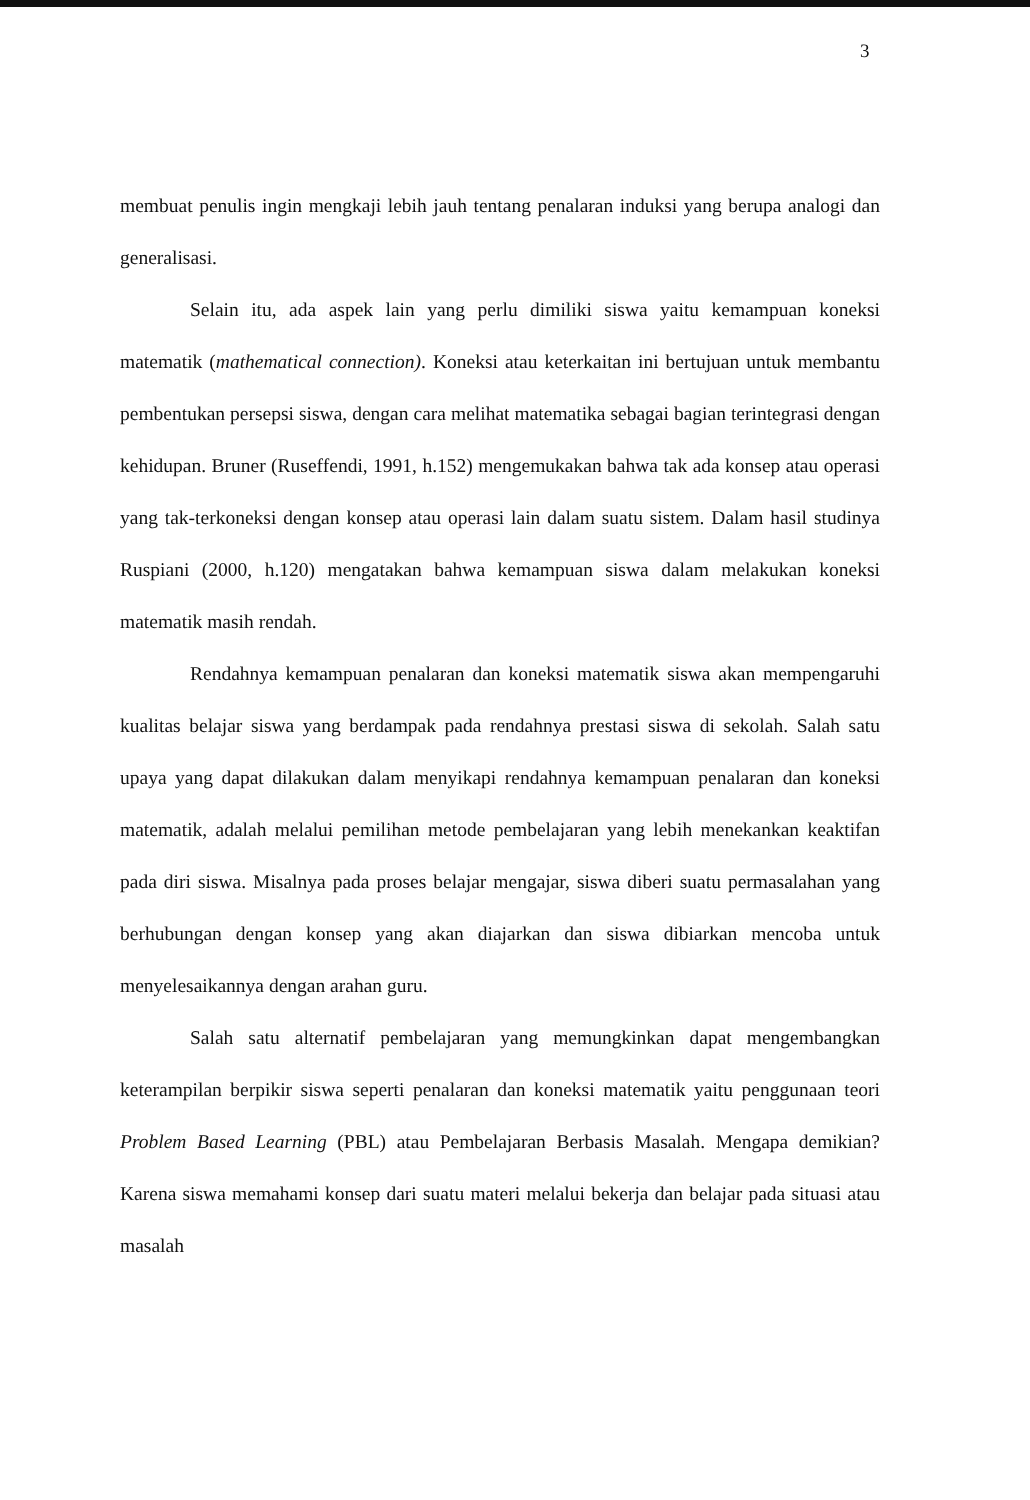3
membuat penulis ingin mengkaji lebih jauh tentang penalaran induksi yang berupa analogi dan generalisasi.
Selain itu, ada aspek lain yang perlu dimiliki siswa yaitu kemampuan koneksi matematik (mathematical connection). Koneksi atau keterkaitan ini bertujuan untuk membantu pembentukan persepsi siswa, dengan cara melihat matematika sebagai bagian terintegrasi dengan kehidupan. Bruner (Ruseffendi, 1991, h.152) mengemukakan bahwa tak ada konsep atau operasi yang tak-terkoneksi dengan konsep atau operasi lain dalam suatu sistem. Dalam hasil studinya Ruspiani (2000, h.120) mengatakan bahwa kemampuan siswa dalam melakukan koneksi matematik masih rendah.
Rendahnya kemampuan penalaran dan koneksi matematik siswa akan mempengaruhi kualitas belajar siswa yang berdampak pada rendahnya prestasi siswa di sekolah. Salah satu upaya yang dapat dilakukan dalam menyikapi rendahnya kemampuan penalaran dan koneksi matematik, adalah melalui pemilihan metode pembelajaran yang lebih menekankan keaktifan pada diri siswa. Misalnya pada proses belajar mengajar, siswa diberi suatu permasalahan yang berhubungan dengan konsep yang akan diajarkan dan siswa dibiarkan mencoba untuk menyelesaikannya dengan arahan guru.
Salah satu alternatif pembelajaran yang memungkinkan dapat mengembangkan keterampilan berpikir siswa seperti penalaran dan koneksi matematik yaitu penggunaan teori Problem Based Learning (PBL) atau Pembelajaran Berbasis Masalah. Mengapa demikian? Karena siswa memahami konsep dari suatu materi melalui bekerja dan belajar pada situasi atau masalah